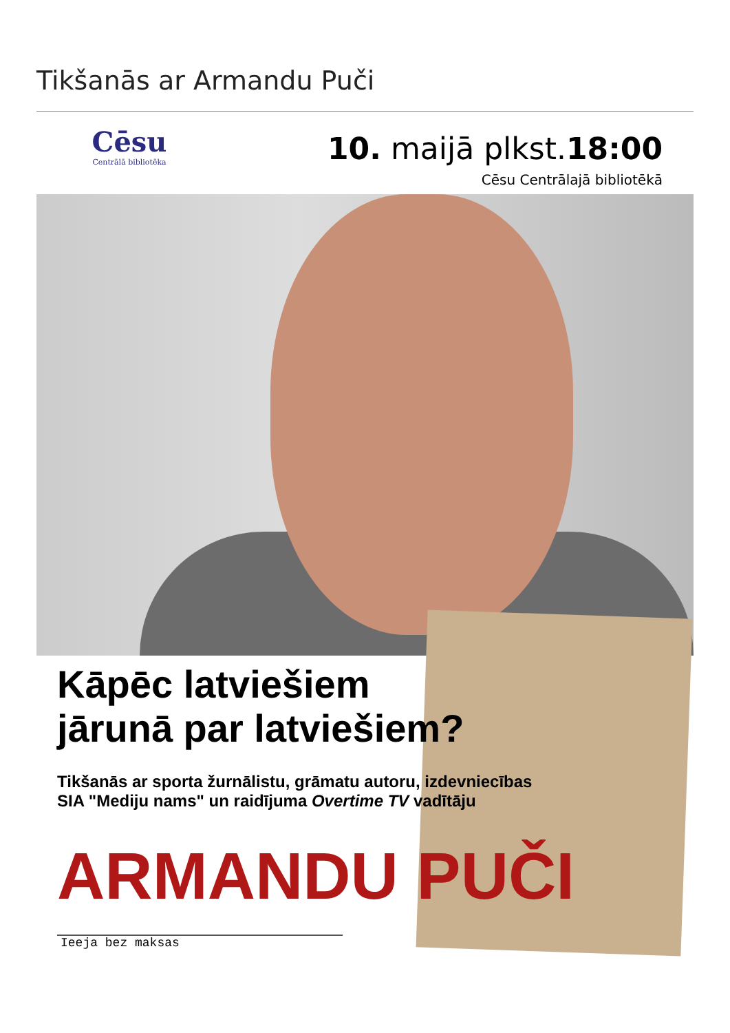Tikšanās ar Armandu Puči
Cēsu
Centrālā bibliotēka
10. maijā plkst.18:00
Cēsu Centrālajā bibliotēkā
Kāpēc latviešiem
jārunā par latviešiem?
Tikšanās ar sporta žurnālistu, grāmatu autoru, izdevniecības
SIA "Mediju nams" un raidījuma Overtime TV vadītāju
ARMANDU PUČI
Ieeja bez maksas